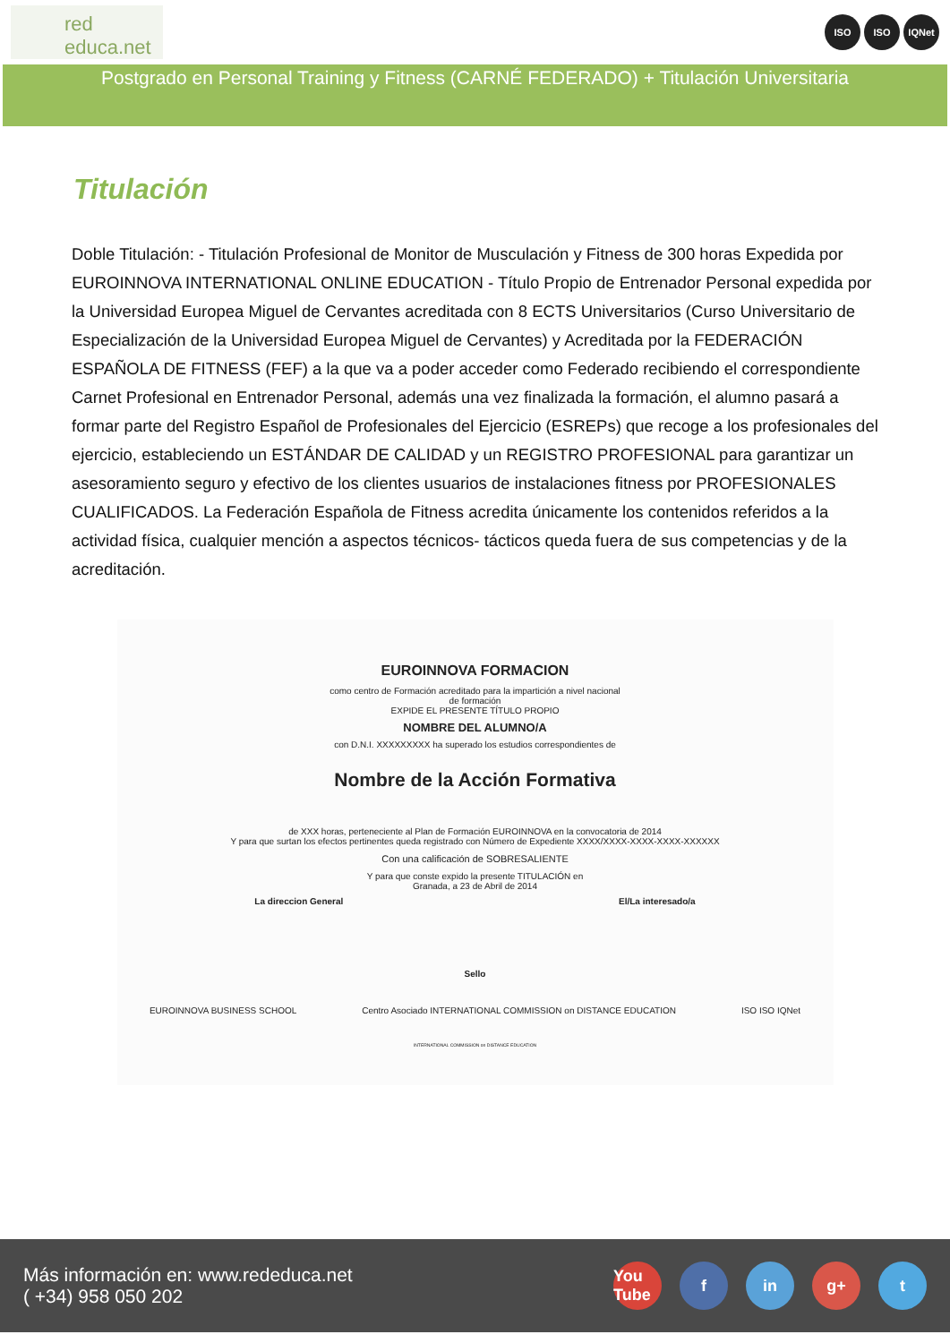red educa.net
ISO ISO IQNet
Postgrado en Personal Training y Fitness (CARNÉ FEDERADO) + Titulación Universitaria
Titulación
Doble Titulación: - Titulación Profesional de Monitor de Musculación y Fitness de 300 horas Expedida por EUROINNOVA INTERNATIONAL ONLINE EDUCATION - Título Propio de Entrenador Personal expedida por la Universidad Europea Miguel de Cervantes acreditada con 8 ECTS Universitarios (Curso Universitario de Especialización de la Universidad Europea Miguel de Cervantes) y Acreditada por la FEDERACIÓN ESPAÑOLA DE FITNESS (FEF) a la que va a poder acceder como Federado recibiendo el correspondiente Carnet Profesional en Entrenador Personal, además una vez finalizada la formación, el alumno pasará a formar parte del Registro Español de Profesionales del Ejercicio (ESREPs) que recoge a los profesionales del ejercicio, estableciendo un ESTÁNDAR DE CALIDAD y un REGISTRO PROFESIONAL para garantizar un asesoramiento seguro y efectivo de los clientes usuarios de instalaciones fitness por PROFESIONALES CUALIFICADOS. La Federación Española de Fitness acredita únicamente los contenidos referidos a la actividad física, cualquier mención a aspectos técnicos- tácticos queda fuera de sus competencias y de la acreditación.
EUROINNOVA FORMACION
como centro de Formación acreditado para la impartición a nivel nacional
de formación
EXPIDE EL PRESENTE TÍTULO PROPIO
NOMBRE DEL ALUMNO/A
con D.N.I. XXXXXXXXX ha superado los estudios correspondientes de
Nombre de la Acción Formativa
de XXX horas, perteneciente al Plan de Formación EUROINNOVA en la convocatoria de 2014
Y para que surtan los efectos pertinentes queda registrado con Número de Expediente XXXX/XXXX-XXXX-XXXX-XXXXXX
Con una calificación de SOBRESALIENTE
Y para que conste expido la presente TITULACIÓN en
Granada, a 23 de Abril de 2014
La direccion General El/La interesado/a
Sello
EUROINNOVA BUSINESS SCHOOL Centro Asociado INTERNATIONAL COMMISSION on DISTANCE EDUCATION ISO ISO IQNet
INTERNATIONAL COMMISSION on DISTANCE EDUCATION
Más información en: www.rededuca.net
( +34) 958 050 202
You Tube f in g+ t